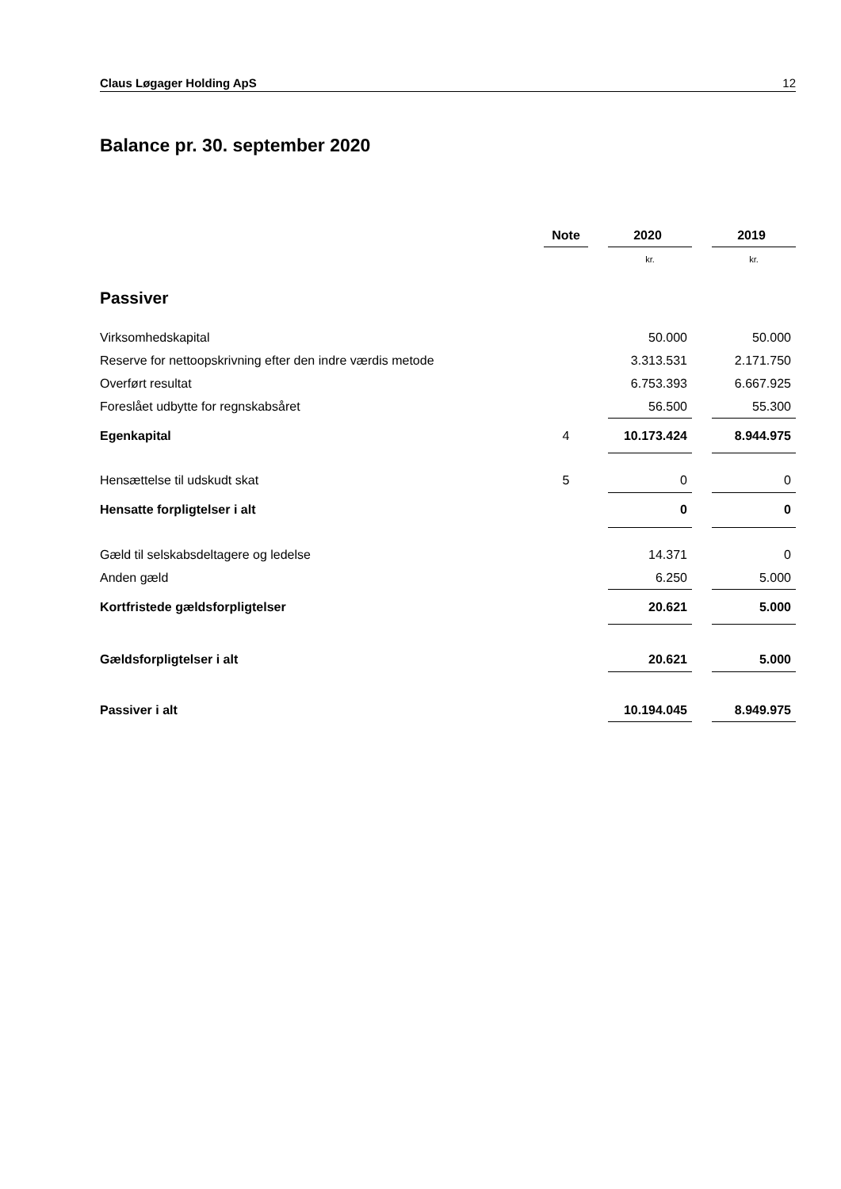Claus Løgager Holding ApS 12
Balance pr. 30. september 2020
| | Note | | 2020 | | 2019 |
| --- | --- | --- | --- | --- | --- |
| | | | kr. | | kr. |
| Passiver | | | | | |
| Virksomhedskapital | | | 50.000 | | 50.000 |
| Reserve for nettoopskrivning efter den indre værdis metode | | | 3.313.531 | | 2.171.750 |
| Overført resultat | | | 6.753.393 | | 6.667.925 |
| Foreslået udbytte for regnskabsåret | | | 56.500 | | 55.300 |
| Egenkapital | 4 | | 10.173.424 | | 8.944.975 |
| Hensættelse til udskudt skat | 5 | | 0 | | 0 |
| Hensatte forpligtelser i alt | | | 0 | | 0 |
| Gæld til selskabsdeltagere og ledelse | | | 14.371 | | 0 |
| Anden gæld | | | 6.250 | | 5.000 |
| Kortfristede gældsforpligtelser | | | 20.621 | | 5.000 |
| Gældsforpligtelser i alt | | | 20.621 | | 5.000 |
| Passiver i alt | | | 10.194.045 | | 8.949.975 |